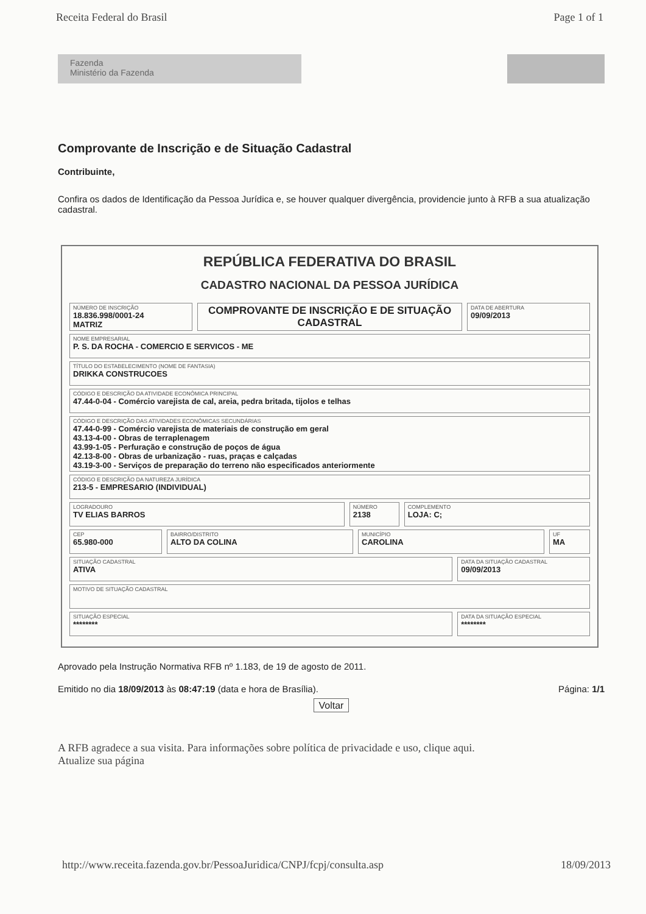Receita Federal do Brasil Page 1 of 1
Fazenda
Ministério da Fazenda
Comprovante de Inscrição e de Situação Cadastral
Contribuinte,
Confira os dados de Identificação da Pessoa Jurídica e, se houver qualquer divergência, providencie junto à RFB a sua atualização cadastral.
REPÚBLICA FEDERATIVA DO BRASIL
CADASTRO NACIONAL DA PESSOA JURÍDICA
NÚMERO DE INSCRIÇÃO
18.836.998/0001-24
MATRIZ
COMPROVANTE DE INSCRIÇÃO E DE SITUAÇÃO CADASTRAL
DATA DE ABERTURA
09/09/2013
NOME EMPRESARIAL
P. S. DA ROCHA - COMERCIO E SERVICOS - ME
TÍTULO DO ESTABELECIMENTO (NOME DE FANTASIA)
DRIKKA CONSTRUCOES
CÓDIGO E DESCRIÇÃO DA ATIVIDADE ECONÔMICA PRINCIPAL
47.44-0-04 - Comércio varejista de cal, areia, pedra britada, tijolos e telhas
CÓDIGO E DESCRIÇÃO DAS ATIVIDADES ECONÔMICAS SECUNDÁRIAS
47.44-0-99 - Comércio varejista de materiais de construção em geral
43.13-4-00 - Obras de terraplenagem
43.99-1-05 - Perfuração e construção de poços de água
42.13-8-00 - Obras de urbanização - ruas, praças e calçadas
43.19-3-00 - Serviços de preparação do terreno não especificados anteriormente
CÓDIGO E DESCRIÇÃO DA NATUREZA JURÍDICA
213-5 - EMPRESARIO (INDIVIDUAL)
LOGRADOURO
TV ELIAS BARROS
NÚMERO
2138
COMPLEMENTO
LOJA: C;
CEP
65.980-000
BAIRRO/DISTRITO
ALTO DA COLINA
MUNICÍPIO
CAROLINA
UF
MA
SITUAÇÃO CADASTRAL
ATIVA
DATA DA SITUAÇÃO CADASTRAL
09/09/2013
MOTIVO DE SITUAÇÃO CADASTRAL
SITUAÇÃO ESPECIAL
********
DATA DA SITUAÇÃO ESPECIAL
********
Aprovado pela Instrução Normativa RFB nº 1.183, de 19 de agosto de 2011.
Emitido no dia 18/09/2013 às 08:47:19 (data e hora de Brasília). Página: 1/1
Voltar
A RFB agradece a sua visita. Para informações sobre política de privacidade e uso, clique aqui.
Atualize sua página
http://www.receita.fazenda.gov.br/PessoaJuridica/CNPJ/fcpj/consulta.asp 18/09/2013